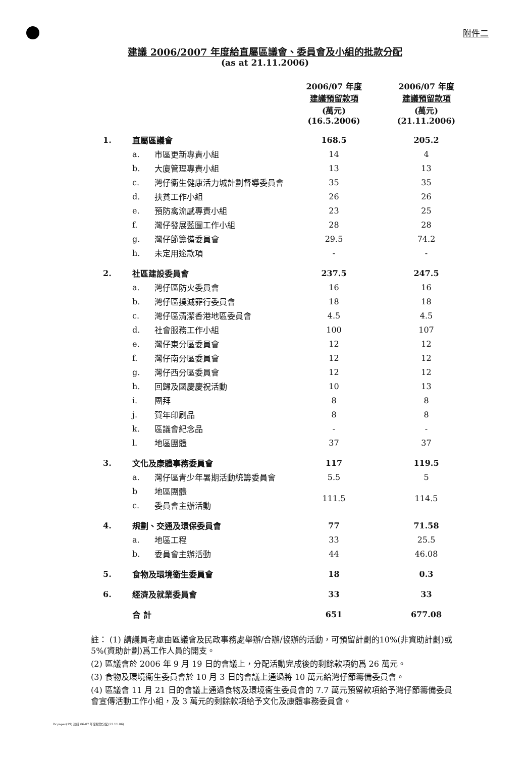附件二
建議 2006/2007 年度給直屬區議會、委員會及小組的批款分配
(as at 21.11.2006)
| | | | 2006/07 年度 建議預留款項 (萬元) (16.5.2006) | 2006/07 年度 建議預留款項 (萬元) (21.11.2006) |
| --- | --- | --- | --- | --- |
| 1. | 直屬區議會 | | 168.5 | 205.2 |
| | a. | 市區更新專責小組 | 14 | 4 |
| | b. | 大廈管理專責小組 | 13 | 13 |
| | c. | 灣仔衞生健康活力城計劃督導委員會 | 35 | 35 |
| | d. | 扶貧工作小組 | 26 | 26 |
| | e. | 預防禽流感專責小組 | 23 | 25 |
| | f. | 灣仔發展藍圖工作小組 | 28 | 28 |
| | g. | 灣仔節籌備委員會 | 29.5 | 74.2 |
| | h. | 未定用途款項 | - | - |
| 2. | 社區建設委員會 | | 237.5 | 247.5 |
| | a. | 灣仔區防火委員會 | 16 | 16 |
| | b. | 灣仔區撲滅罪行委員會 | 18 | 18 |
| | c. | 灣仔區清潔香港地區委員會 | 4.5 | 4.5 |
| | d. | 社會服務工作小組 | 100 | 107 |
| | e. | 灣仔東分區委員會 | 12 | 12 |
| | f. | 灣仔南分區委員會 | 12 | 12 |
| | g. | 灣仔西分區委員會 | 12 | 12 |
| | h. | 回歸及國慶慶祝活動 | 10 | 13 |
| | i. | 團拜 | 8 | 8 |
| | j. | 賀年印刷品 | 8 | 8 |
| | k. | 區議會紀念品 | - | - |
| | l. | 地區團體 | 37 | 37 |
| 3. | 文化及康體事務委員會 | | 117 | 119.5 |
| | a. | 灣仔區青少年暑期活動統籌委員會 | 5.5 | 5 |
| | b | 地區團體 | 111.5 | 114.5 |
| | c. | 委員會主辦活動 | | |
| 4. | 規劃、交通及環保委員會 | | 77 | 71.58 |
| | a. | 地區工程 | 33 | 25.5 |
| | b. | 委員會主辦活動 | 44 | 46.08 |
| 5. | 食物及環境衞生委員會 | | 18 | 0.3 |
| 6. | 經濟及就業委員會 | | 33 | 33 |
| | 合 計 | | 651 | 677.08 |
註： (1) 請議員考慮由區議會及民政事務處舉辦/合辦/協辦的活動，可預留計劃的10%(非資助計劃)或 5%(資助計劃)爲工作人員的開支。
(2) 區議會於 2006 年 9 月 19 日的會議上，分配活動完成後的剩餘款項約爲 26 萬元。
(3) 食物及環境衞生委員會於 10 月 3 日的會議上通過將 10 萬元給灣仔節籌備委員會。
(4) 區議會 11 月 21 日的會議上通過食物及環境衞生委員會的 7.7 萬元預留款項給予灣仔節籌備委員會宣傳活動工作小組，及 3 萬元的剩餘款項給予文化及康體事務委員會。
Dcpaper(19) 建議 06-07 年度撥款分配(21.11.06)